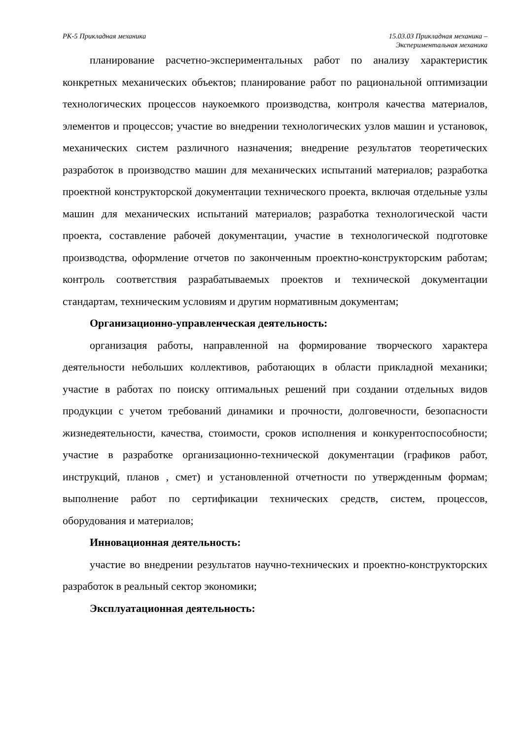РК-5 Прикладная механика 15.03.03 Прикладная механика –
Экспериментальная механика
планирование расчетно-экспериментальных работ по анализу характеристик конкретных механических объектов; планирование работ по рациональной оптимизации технологических процессов наукоемкого производства, контроля качества материалов, элементов и процессов; участие во внедрении технологических узлов машин и установок, механических систем различного назначения; внедрение результатов теоретических разработок в производство машин для механических испытаний материалов; разработка проектной конструкторской документации технического проекта, включая отдельные узлы машин для механических испытаний материалов; разработка технологической части проекта, составление рабочей документации, участие в технологической подготовке производства, оформление отчетов по законченным проектно-конструкторским работам; контроль соответствия разрабатываемых проектов и технической документации стандартам, техническим условиям и другим нормативным документам;
Организационно-управленческая деятельность:
организация работы, направленной на формирование творческого характера деятельности небольших коллективов, работающих в области прикладной механики; участие в работах по поиску оптимальных решений при создании отдельных видов продукции с учетом требований динамики и прочности, долговечности, безопасности жизнедеятельности, качества, стоимости, сроков исполнения и конкурентоспособности; участие в разработке организационно-технической документации (графиков работ, инструкций, планов , смет) и установленной отчетности по утвержденным формам; выполнение работ по сертификации технических средств, систем, процессов, оборудования и материалов;
Инновационная деятельность:
участие во внедрении результатов научно-технических и проектно-конструкторских разработок в реальный сектор экономики;
Эксплуатационная деятельность: